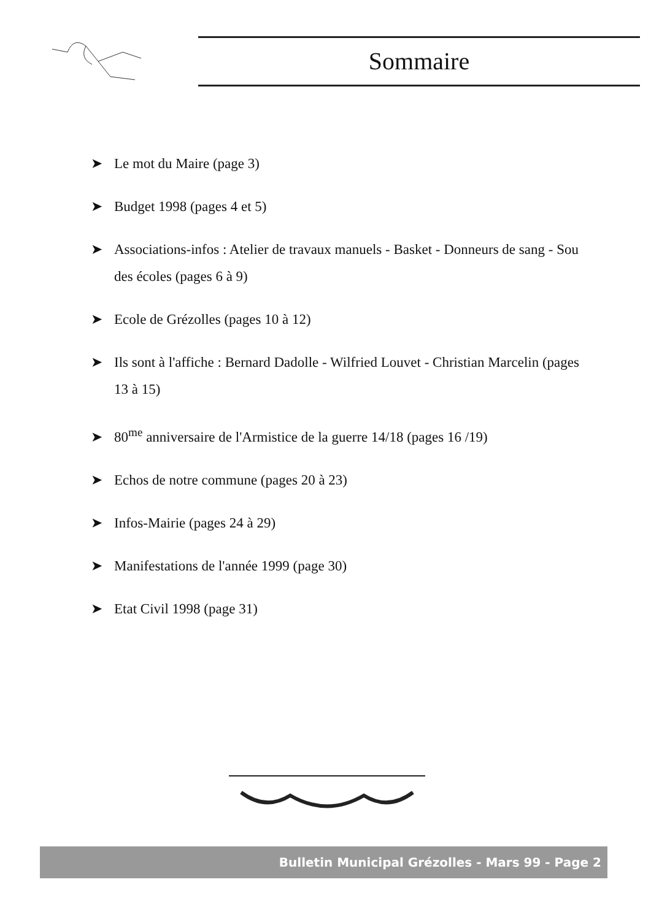Sommaire
➤ Le mot du Maire (page 3)
➤ Budget 1998 (pages 4 et 5)
➤ Associations-infos : Atelier de travaux manuels - Basket - Donneurs de sang - Sou des écoles (pages 6 à 9)
➤ Ecole de Grézolles (pages 10 à 12)
➤ Ils sont à l'affiche : Bernard Dadolle - Wilfried Louvet - Christian Marcelin (pages 13 à 15)
➤ 80<sup>me</sup> anniversaire de l'Armistice de la guerre 14/18 (pages 16 /19)
➤ Echos de notre commune (pages 20 à 23)
➤ Infos-Mairie (pages 24 à 29)
➤ Manifestations de l'année 1999 (page 30)
➤ Etat Civil 1998 (page 31)
Bulletin Municipal Grézolles - Mars 99 - Page 2